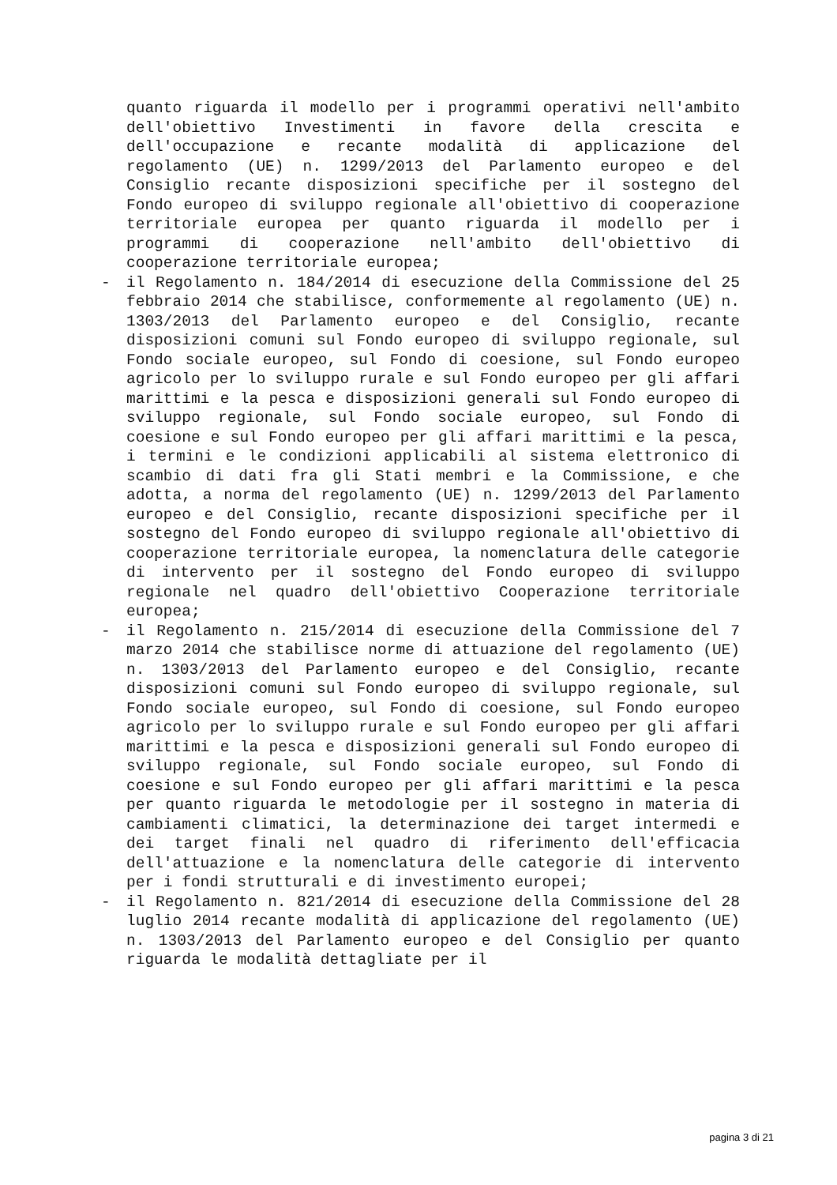quanto riguarda il modello per i programmi operativi nell'ambito dell'obiettivo Investimenti in favore della crescita e dell'occupazione e recante modalità di applicazione del regolamento (UE) n. 1299/2013 del Parlamento europeo e del Consiglio recante disposizioni specifiche per il sostegno del Fondo europeo di sviluppo regionale all'obiettivo di cooperazione territoriale europea per quanto riguarda il modello per i programmi di cooperazione nell'ambito dell'obiettivo di cooperazione territoriale europea;
- il Regolamento n. 184/2014 di esecuzione della Commissione del 25 febbraio 2014 che stabilisce, conformemente al regolamento (UE) n. 1303/2013 del Parlamento europeo e del Consiglio, recante disposizioni comuni sul Fondo europeo di sviluppo regionale, sul Fondo sociale europeo, sul Fondo di coesione, sul Fondo europeo agricolo per lo sviluppo rurale e sul Fondo europeo per gli affari marittimi e la pesca e disposizioni generali sul Fondo europeo di sviluppo regionale, sul Fondo sociale europeo, sul Fondo di coesione e sul Fondo europeo per gli affari marittimi e la pesca, i termini e le condizioni applicabili al sistema elettronico di scambio di dati fra gli Stati membri e la Commissione, e che adotta, a norma del regolamento (UE) n. 1299/2013 del Parlamento europeo e del Consiglio, recante disposizioni specifiche per il sostegno del Fondo europeo di sviluppo regionale all'obiettivo di cooperazione territoriale europea, la nomenclatura delle categorie di intervento per il sostegno del Fondo europeo di sviluppo regionale nel quadro dell'obiettivo Cooperazione territoriale europea;
- il Regolamento n. 215/2014 di esecuzione della Commissione del 7 marzo 2014 che stabilisce norme di attuazione del regolamento (UE) n. 1303/2013 del Parlamento europeo e del Consiglio, recante disposizioni comuni sul Fondo europeo di sviluppo regionale, sul Fondo sociale europeo, sul Fondo di coesione, sul Fondo europeo agricolo per lo sviluppo rurale e sul Fondo europeo per gli affari marittimi e la pesca e disposizioni generali sul Fondo europeo di sviluppo regionale, sul Fondo sociale europeo, sul Fondo di coesione e sul Fondo europeo per gli affari marittimi e la pesca per quanto riguarda le metodologie per il sostegno in materia di cambiamenti climatici, la determinazione dei target intermedi e dei target finali nel quadro di riferimento dell'efficacia dell'attuazione e la nomenclatura delle categorie di intervento per i fondi strutturali e di investimento europei;
- il Regolamento n. 821/2014 di esecuzione della Commissione del 28 luglio 2014 recante modalità di applicazione del regolamento (UE) n. 1303/2013 del Parlamento europeo e del Consiglio per quanto riguarda le modalità dettagliate per il
pagina 3 di 21